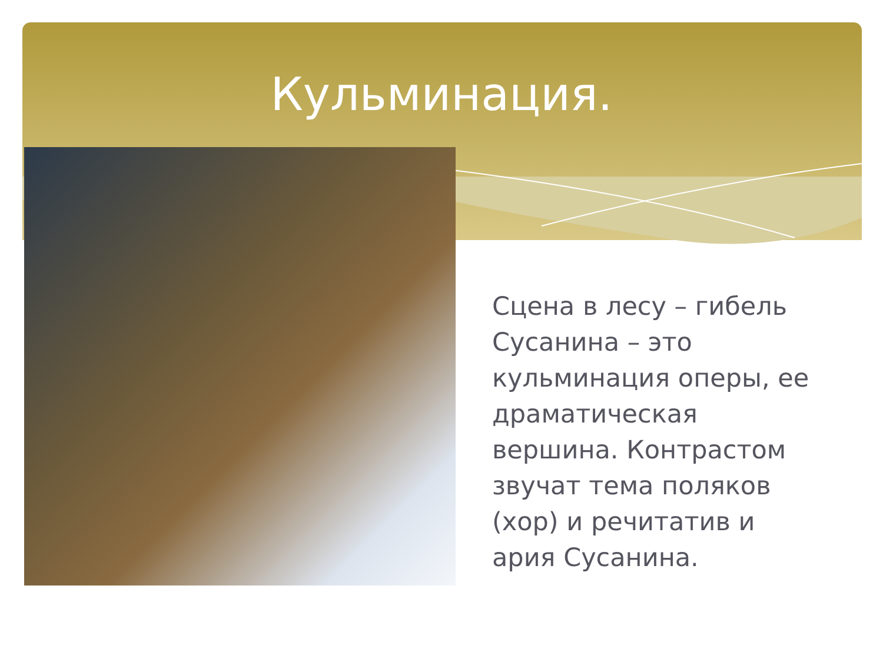Кульминация.
Сцена в лесу – гибель Сусанина – это кульминация оперы, ее драматическая вершина. Контрастом звучат тема поляков (хор) и речитатив и ария Сусанина.